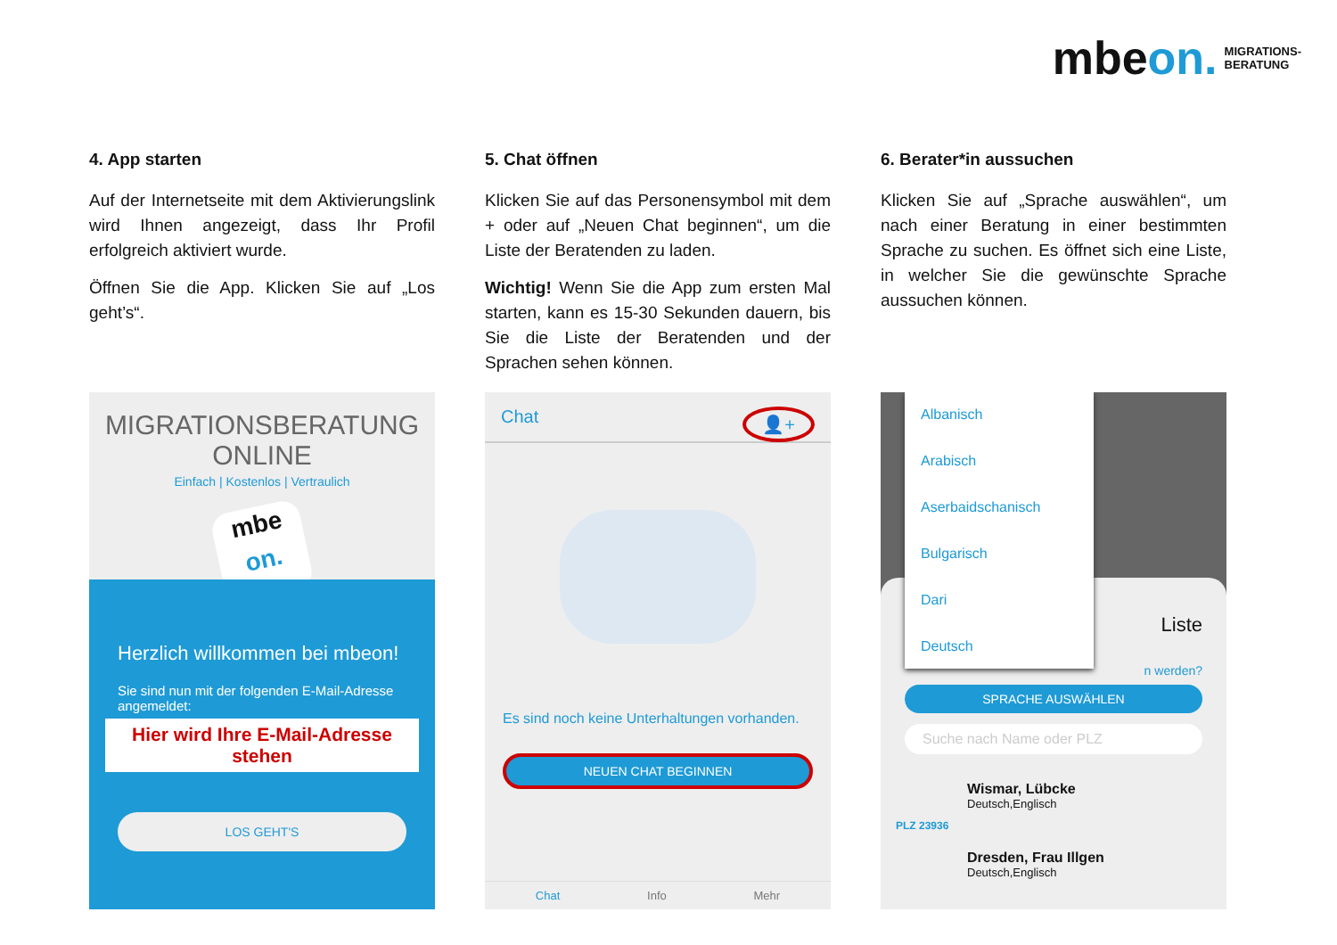mbeon. MIGRATIONS-
BERATUNG
4. App starten
Auf der Internetseite mit dem Aktivierungslink wird Ihnen angezeigt, dass Ihr Profil erfolgreich aktiviert wurde.
Öffnen Sie die App. Klicken Sie auf „Los geht’s“.
5. Chat öffnen
Klicken Sie auf das Personensymbol mit dem + oder auf „Neuen Chat beginnen“, um die Liste der Beratenden zu laden.
Wichtig! Wenn Sie die App zum ersten Mal starten, kann es 15-30 Sekunden dauern, bis Sie die Liste der Beratenden und der Sprachen sehen können.
6. Berater*in aussuchen
Klicken Sie auf „Sprache auswählen“, um nach einer Beratung in einer bestimmten Sprache zu suchen. Es öffnet sich eine Liste, in welcher Sie die gewünschte Sprache aussuchen können.
MIGRATIONSBERATUNG
ONLINE
Einfach | Kostenlos | Vertraulich
mbe
on.
Herzlich willkommen bei mbeon!
Sie sind nun mit der folgenden E-Mail-Adresse angemeldet:
Hier wird Ihre E-Mail-Adresse stehen
LOS GEHT'S
Chat 👤+
Es sind noch keine Unterhaltungen vorhanden.
NEUEN CHAT BEGINNEN
Chat Info Mehr
Albanisch
Arabisch
Aserbaidschanisch
Bulgarisch
Dari
Deutsch
Liste
n werden?
SPRACHE AUSWÄHLEN
Suche nach Name oder PLZ
Wismar, Lübcke
Deutsch,Englisch
PLZ 23936
Dresden, Frau Illgen
Deutsch,Englisch